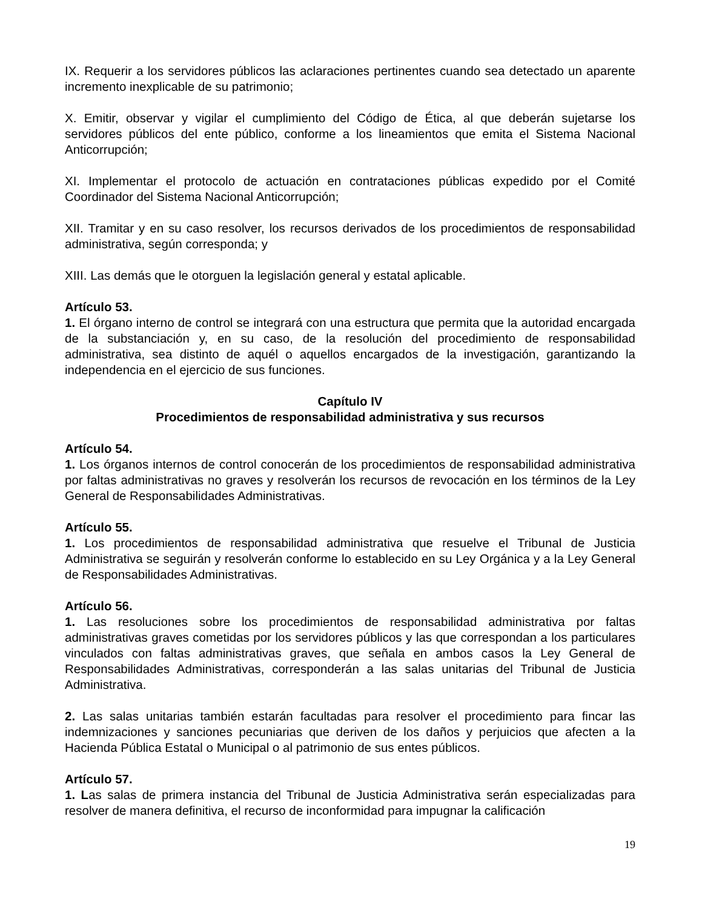IX. Requerir a los servidores públicos las aclaraciones pertinentes cuando sea detectado un aparente incremento inexplicable de su patrimonio;
X. Emitir, observar y vigilar el cumplimiento del Código de Ética, al que deberán sujetarse los servidores públicos del ente público, conforme a los lineamientos que emita el Sistema Nacional Anticorrupción;
XI. Implementar el protocolo de actuación en contrataciones públicas expedido por el Comité Coordinador del Sistema Nacional Anticorrupción;
XII. Tramitar y en su caso resolver, los recursos derivados de los procedimientos de responsabilidad administrativa, según corresponda; y
XIII. Las demás que le otorguen la legislación general y estatal aplicable.
Artículo 53.
1. El órgano interno de control se integrará con una estructura que permita que la autoridad encargada de la substanciación y, en su caso, de la resolución del procedimiento de responsabilidad administrativa, sea distinto de aquél o aquellos encargados de la investigación, garantizando la independencia en el ejercicio de sus funciones.
Capítulo IV
Procedimientos de responsabilidad administrativa y sus recursos
Artículo 54.
1. Los órganos internos de control conocerán de los procedimientos de responsabilidad administrativa por faltas administrativas no graves y resolverán los recursos de revocación en los términos de la Ley General de Responsabilidades Administrativas.
Artículo 55.
1. Los procedimientos de responsabilidad administrativa que resuelve el Tribunal de Justicia Administrativa se seguirán y resolverán conforme lo establecido en su Ley Orgánica y a la Ley General de Responsabilidades Administrativas.
Artículo 56.
1. Las resoluciones sobre los procedimientos de responsabilidad administrativa por faltas administrativas graves cometidas por los servidores públicos y las que correspondan a los particulares vinculados con faltas administrativas graves, que señala en ambos casos la Ley General de Responsabilidades Administrativas, corresponderán a las salas unitarias del Tribunal de Justicia Administrativa.
2. Las salas unitarias también estarán facultadas para resolver el procedimiento para fincar las indemnizaciones y sanciones pecuniarias que deriven de los daños y perjuicios que afecten a la Hacienda Pública Estatal o Municipal o al patrimonio de sus entes públicos.
Artículo 57.
1. Las salas de primera instancia del Tribunal de Justicia Administrativa serán especializadas para resolver de manera definitiva, el recurso de inconformidad para impugnar la calificación
19